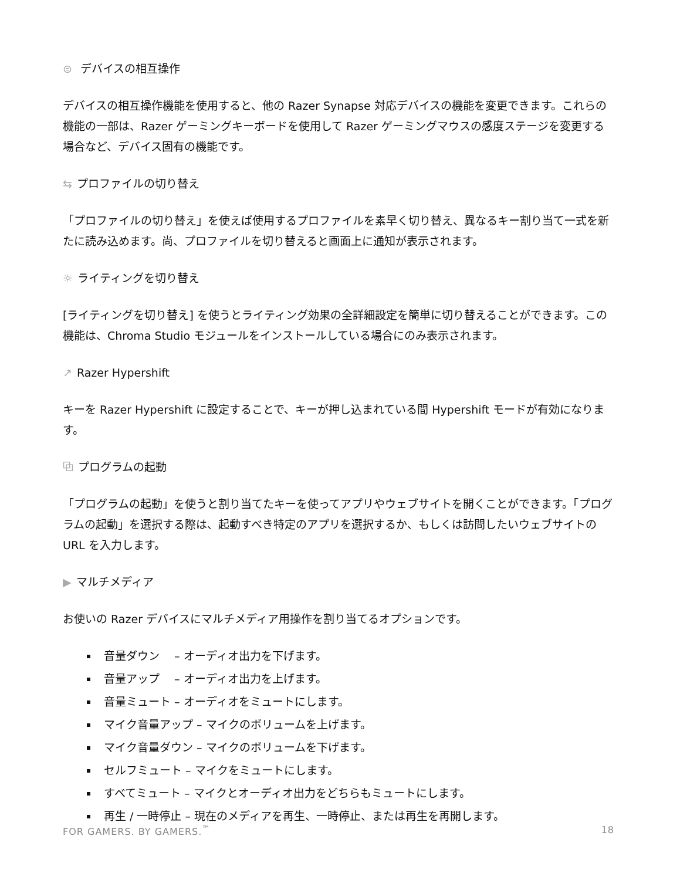⊜ デバイスの相互操作
デバイスの相互操作機能を使用すると、他の Razer Synapse 対応デバイスの機能を変更できます。これらの機能の一部は、Razer ゲーミングキーボードを使用して Razer ゲーミングマウスの感度ステージを変更する場合など、デバイス固有の機能です。
⇆ プロファイルの切り替え
「プロファイルの切り替え」を使えば使用するプロファイルを素早く切り替え、異なるキー割り当て一式を新たに読み込めます。尚、プロファイルを切り替えると画面上に通知が表示されます。
☼ ライティングを切り替え
[ライティングを切り替え] を使うとライティング効果の全詳細設定を簡単に切り替えることができます。この機能は、Chroma Studio モジュールをインストールしている場合にのみ表示されます。
↗ Razer Hypershift
キーを Razer Hypershift に設定することで、キーが押し込まれている間 Hypershift モードが有効になります。
⧉ プログラムの起動
「プログラムの起動」を使うと割り当てたキーを使ってアプリやウェブサイトを開くことができます。「プログラムの起動」を選択する際は、起動すべき特定のアプリを選択するか、もしくは訪問したいウェブサイトの URL を入力します。
▶ マルチメディア
お使いの Razer デバイスにマルチメディア用操作を割り当てるオプションです。
音量ダウン　 – オーディオ出力を下げます。
音量アップ　 – オーディオ出力を上げます。
音量ミュート – オーディオをミュートにします。
マイク音量アップ – マイクのボリュームを上げます。
マイク音量ダウン – マイクのボリュームを下げます。
セルフミュート – マイクをミュートにします。
すべてミュート – マイクとオーディオ出力をどちらもミュートにします。
再生 / 一時停止 – 現在のメディアを再生、一時停止、または再生を再開します。
FOR GAMERS. BY GAMERS.<sup>™</sup> 18